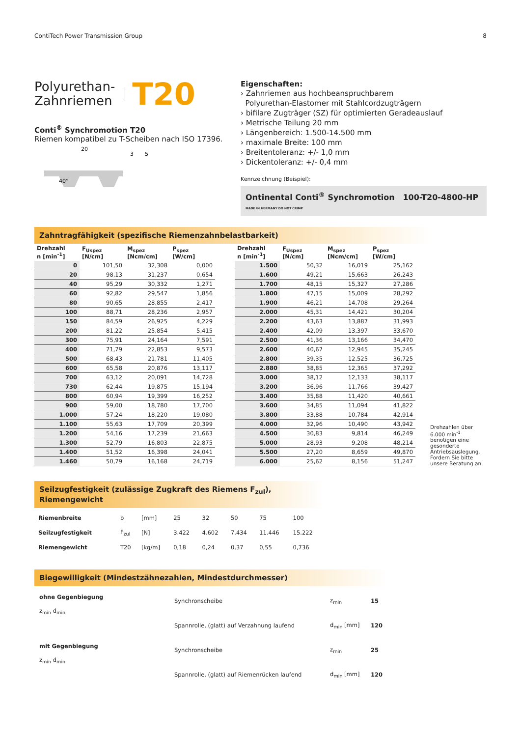ContiTech Power Transmission Group 8
Polyurethan-
Zahnriemen T20
Conti<sup>®</sup> Synchromotion T20
Riemen kompatibel zu T-Scheiben nach ISO 17396.
20
40°
3
5
Eigenschaften:
› Zahnriemen aus hochbeanspruchbarem
Polyurethan-Elastomer mit Stahlcordzugträgern
› bifilare Zugträger (SZ) für optimierten Geradeauslauf
› Metrische Teilung 20 mm
› Längenbereich: 1.500-14.500 mm
› maximale Breite: 100 mm
› Breitentoleranz: +/- 1,0 mm
› Dickentoleranz: +/- 0,4 mm
Kennzeichnung (Beispiel):
Ontinental Conti<sup>®</sup> Synchromotion 100-T20-4800-HP MADE IN GERMANY DO NOT CRIMP
Zahntragfähigkeit (spezifische Riemenzahnbelastbarkeit)
| Drehzahl n [min<sup>-1</sup>] | F<sub>Uspez</sub> [N/cm] | M<sub>spez</sub> [Ncm/cm] | P<sub>spez</sub> [W/cm] |
| --- | --- | --- | --- |
| 0 | 101,50 | 32,308 | 0,000 |
| 20 | 98,13 | 31,237 | 0,654 |
| 40 | 95,29 | 30,332 | 1,271 |
| 60 | 92,82 | 29,547 | 1,856 |
| 80 | 90,65 | 28,855 | 2,417 |
| 100 | 88,71 | 28,236 | 2,957 |
| 150 | 84,59 | 26,925 | 4,229 |
| 200 | 81,22 | 25,854 | 5,415 |
| 300 | 75,91 | 24,164 | 7,591 |
| 400 | 71,79 | 22,853 | 9,573 |
| 500 | 68,43 | 21,781 | 11,405 |
| 600 | 65,58 | 20,876 | 13,117 |
| 700 | 63,12 | 20,091 | 14,728 |
| 730 | 62,44 | 19,875 | 15,194 |
| 800 | 60,94 | 19,399 | 16,252 |
| 900 | 59,00 | 18,780 | 17,700 |
| 1.000 | 57,24 | 18,220 | 19,080 |
| 1.100 | 55,63 | 17,709 | 20,399 |
| 1.200 | 54,16 | 17,239 | 21,663 |
| 1.300 | 52,79 | 16,803 | 22,875 |
| 1.400 | 51,52 | 16,398 | 24,041 |
| 1.460 | 50,79 | 16,168 | 24,719 |
| Drehzahl n [min<sup>-1</sup>] | F<sub>Uspez</sub> [N/cm] | M<sub>spez</sub> [Ncm/cm] | P<sub>spez</sub> [W/cm] |
| --- | --- | --- | --- |
| 1.500 | 50,32 | 16,019 | 25,162 |
| 1.600 | 49,21 | 15,663 | 26,243 |
| 1.700 | 48,15 | 15,327 | 27,286 |
| 1.800 | 47,15 | 15,009 | 28,292 |
| 1.900 | 46,21 | 14,708 | 29,264 |
| 2.000 | 45,31 | 14,421 | 30,204 |
| 2.200 | 43,63 | 13,887 | 31,993 |
| 2.400 | 42,09 | 13,397 | 33,670 |
| 2.500 | 41,36 | 13,166 | 34,470 |
| 2.600 | 40,67 | 12,945 | 35,245 |
| 2.800 | 39,35 | 12,525 | 36,725 |
| 2.880 | 38,85 | 12,365 | 37,292 |
| 3.000 | 38,12 | 12,133 | 38,117 |
| 3.200 | 36,96 | 11,766 | 39,427 |
| 3.400 | 35,88 | 11,420 | 40,661 |
| 3.600 | 34,85 | 11,094 | 41,822 |
| 3.800 | 33,88 | 10,784 | 42,914 |
| 4.000 | 32,96 | 10,490 | 43,942 |
| 4.500 | 30,83 | 9,814 | 46,249 |
| 5.000 | 28,93 | 9,208 | 48,214 |
| 5.500 | 27,20 | 8,659 | 49,870 |
| 6.000 | 25,62 | 8,156 | 51,247 |
Drehzahlen über 6.000 min<sup>-1</sup> benötigen eine gesonderte Antriebsauslegung. Fordern Sie bitte unsere Beratung an.
Seilzugfestigkeit (zulässige Zugkraft des Riemens F<sub>zul</sub>), Riemengewicht
| Riemenbreite | b | [mm] | 25 | 32 | 50 | 75 | 100 |
| Seilzugfestigkeit | F<sub>zul</sub> | [N] | 3.422 | 4.602 | 7.434 | 11.446 | 15.222 |
| Riemengewicht | T20 | [kg/m] | 0,18 | 0,24 | 0,37 | 0,55 | 0,736 |
Biegewilligkeit (Mindestzähnezahlen, Mindestdurchmesser)
| ohne Gegenbiegung z<sub>min</sub> d<sub>min</sub> | Synchronscheibe | z<sub>min</sub> | 15 |
| | Spannrolle, (glatt) auf Verzahnung laufend | d<sub>min</sub> [mm] | 120 |
| mit Gegenbiegung z<sub>min</sub> d<sub>min</sub> | Synchronscheibe | z<sub>min</sub> | 25 |
| | Spannrolle, (glatt) auf Riemenrücken laufend | d<sub>min</sub> [mm] | 120 |